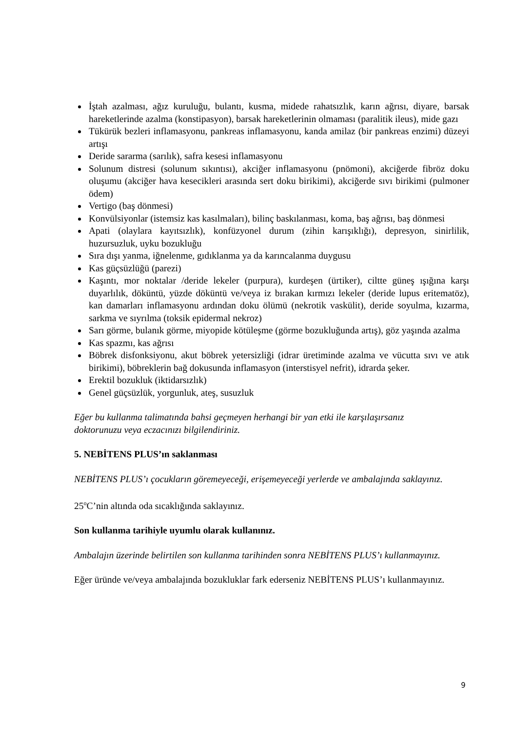İştah azalması, ağız kuruluğu, bulantı, kusma, midede rahatsızlık, karın ağrısı, diyare, barsak hareketlerinde azalma (konstipasyon), barsak hareketlerinin olmaması (paralitik ileus), mide gazı
Tükürük bezleri inflamasyonu, pankreas inflamasyonu, kanda amilaz (bir pankreas enzimi) düzeyi artışı
Deride sararma (sarılık), safra kesesi inflamasyonu
Solunum distresi (solunum sıkıntısı), akciğer inflamasyonu (pnömoni), akciğerde fibröz doku oluşumu (akciğer hava kesecikleri arasında sert doku birikimi), akciğerde sıvı birikimi (pulmoner ödem)
Vertigo (baş dönmesi)
Konvülsiyonlar (istemsiz kas kasılmaları), bilinç baskılanması, koma, baş ağrısı, baş dönmesi
Apati (olaylara kayıtsızlık), konfüzyonel durum (zihin karışıklığı), depresyon, sinirlilik, huzursuzluk, uyku bozukluğu
Sıra dışı yanma, iğnelenme, gıdıklanma ya da karıncalanma duygusu
Kas güçsüzlüğü (parezi)
Kaşıntı, mor noktalar /deride lekeler (purpura), kurdeşen (ürtiker), ciltte güneş ışığına karşı duyarlılık, döküntü, yüzde döküntü ve/veya iz bırakan kırmızı lekeler (deride lupus eritematöz), kan damarları inflamasyonu ardından doku ölümü (nekrotik vaskülit), deride soyulma, kızarma, sarkma ve sıyrılma (toksik epidermal nekroz)
Sarı görme, bulanık görme, miyopide kötüleşme (görme bozukluğunda artış), göz yaşında azalma
Kas spazmı, kas ağrısı
Böbrek disfonksiyonu, akut böbrek yetersizliği (idrar üretiminde azalma ve vücutta sıvı ve atık birikimi), böbreklerin bağ dokusunda inflamasyon (interstisyel nefrit), idrarda şeker.
Erektil bozukluk (iktidarsızlık)
Genel güçsüzlük, yorgunluk, ateş, susuzluk
Eğer bu kullanma talimatında bahsi geçmeyen herhangi bir yan etki ile karşılaşırsanız
doktorunuzu veya eczacınızı bilgilendiriniz.
5. NEBİTENS PLUS’ın saklanması
NEBİTENS PLUS’ı çocukların göremeyeceği, erişemeyeceği yerlerde ve ambalajında saklayınız.
25<sup>o</sup>C’nin altında oda sıcaklığında saklayınız.
Son kullanma tarihiyle uyumlu olarak kullanınız.
Ambalajın üzerinde belirtilen son kullanma tarihinden sonra NEBİTENS PLUS’ı kullanmayınız.
Eğer üründe ve/veya ambalajında bozukluklar fark ederseniz NEBİTENS PLUS’ı kullanmayınız.
9